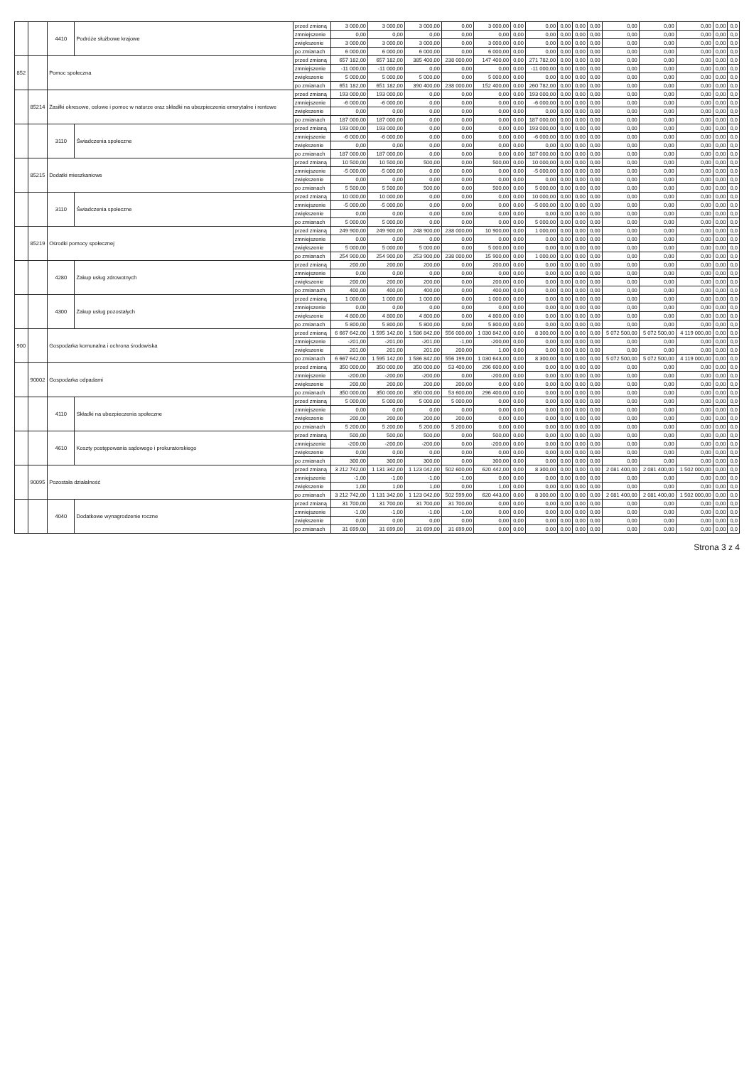| | | 4410 | Podróże służbowe krajowe | przed zmianą | 3 000,00 | 3 000,00 | 3 000,00 | 0,00 | 3 000,00 | 0,00 | 0,00 | 0,00 | 0,00 | 0,00 | 0,00 | 0,00 | 0,00 | 0,00 | 0,0 |
| | | | | zmniejszenie | 0,00 | 0,00 | 0,00 | 0,00 | 0,00 | 0,00 | 0,00 | 0,00 | 0,00 | 0,00 | 0,00 | 0,00 | 0,00 | 0,00 | 0,0 |
| | | | | zwiększenie | 3 000,00 | 3 000,00 | 3 000,00 | 0,00 | 3 000,00 | 0,00 | 0,00 | 0,00 | 0,00 | 0,00 | 0,00 | 0,00 | 0,00 | 0,00 | 0,0 |
| | | | | po zmianach | 6 000,00 | 6 000,00 | 6 000,00 | 0,00 | 6 000,00 | 0,00 | 0,00 | 0,00 | 0,00 | 0,00 | 0,00 | 0,00 | 0,00 | 0,00 | 0,0 |
| 852 | | Pomoc społeczna | | przed zmianą | 657 182,00 | 657 182,00 | 385 400,00 | 238 000,00 | 147 400,00 | 0,00 | 271 782,00 | 0,00 | 0,00 | 0,00 | 0,00 | 0,00 | 0,00 | 0,00 | 0,0 |
| | | | | zmniejszenie | -11 000,00 | -11 000,00 | 0,00 | 0,00 | 0,00 | 0,00 | -11 000,00 | 0,00 | 0,00 | 0,00 | 0,00 | 0,00 | 0,00 | 0,00 | 0,0 |
| | | | | zwiększenie | 5 000,00 | 5 000,00 | 5 000,00 | 0,00 | 5 000,00 | 0,00 | 0,00 | 0,00 | 0,00 | 0,00 | 0,00 | 0,00 | 0,00 | 0,00 | 0,0 |
| | | | | po zmianach | 651 182,00 | 651 182,00 | 390 400,00 | 238 000,00 | 152 400,00 | 0,00 | 260 782,00 | 0,00 | 0,00 | 0,00 | 0,00 | 0,00 | 0,00 | 0,00 | 0,0 |
| | 85214 | Zasiłki okresowe, celowe i pomoc w naturze oraz składki na ubezpieczenia emerytalne i rentowe | | przed zmianą | 193 000,00 | 193 000,00 | 0,00 | 0,00 | 0,00 | 0,00 | 193 000,00 | 0,00 | 0,00 | 0,00 | 0,00 | 0,00 | 0,00 | 0,00 | 0,0 |
| | | | | zmniejszenie | -6 000,00 | -6 000,00 | 0,00 | 0,00 | 0,00 | 0,00 | -6 000,00 | 0,00 | 0,00 | 0,00 | 0,00 | 0,00 | 0,00 | 0,00 | 0,0 |
| | | | | zwiększenie | 0,00 | 0,00 | 0,00 | 0,00 | 0,00 | 0,00 | 0,00 | 0,00 | 0,00 | 0,00 | 0,00 | 0,00 | 0,00 | 0,00 | 0,0 |
| | | | | po zmianach | 187 000,00 | 187 000,00 | 0,00 | 0,00 | 0,00 | 0,00 | 187 000,00 | 0,00 | 0,00 | 0,00 | 0,00 | 0,00 | 0,00 | 0,00 | 0,0 |
| | | 3110 | Świadczenia społeczne | przed zmianą | 193 000,00 | 193 000,00 | 0,00 | 0,00 | 0,00 | 0,00 | 193 000,00 | 0,00 | 0,00 | 0,00 | 0,00 | 0,00 | 0,00 | 0,00 | 0,0 |
| | | | | zmniejszenie | -6 000,00 | -6 000,00 | 0,00 | 0,00 | 0,00 | 0,00 | -6 000,00 | 0,00 | 0,00 | 0,00 | 0,00 | 0,00 | 0,00 | 0,00 | 0,0 |
| | | | | zwiększenie | 0,00 | 0,00 | 0,00 | 0,00 | 0,00 | 0,00 | 0,00 | 0,00 | 0,00 | 0,00 | 0,00 | 0,00 | 0,00 | 0,00 | 0,0 |
| | | | | po zmianach | 187 000,00 | 187 000,00 | 0,00 | 0,00 | 0,00 | 0,00 | 187 000,00 | 0,00 | 0,00 | 0,00 | 0,00 | 0,00 | 0,00 | 0,00 | 0,0 |
| | 85215 | Dodatki mieszkaniowe | | przed zmianą | 10 500,00 | 10 500,00 | 500,00 | 0,00 | 500,00 | 0,00 | 10 000,00 | 0,00 | 0,00 | 0,00 | 0,00 | 0,00 | 0,00 | 0,00 | 0,0 |
| | | | | zmniejszenie | -5 000,00 | -5 000,00 | 0,00 | 0,00 | 0,00 | 0,00 | -5 000,00 | 0,00 | 0,00 | 0,00 | 0,00 | 0,00 | 0,00 | 0,00 | 0,0 |
| | | | | zwiększenie | 0,00 | 0,00 | 0,00 | 0,00 | 0,00 | 0,00 | 0,00 | 0,00 | 0,00 | 0,00 | 0,00 | 0,00 | 0,00 | 0,00 | 0,0 |
| | | | | po zmianach | 5 500,00 | 5 500,00 | 500,00 | 0,00 | 500,00 | 0,00 | 5 000,00 | 0,00 | 0,00 | 0,00 | 0,00 | 0,00 | 0,00 | 0,00 | 0,0 |
| | | 3110 | Świadczenia społeczne | przed zmianą | 10 000,00 | 10 000,00 | 0,00 | 0,00 | 0,00 | 0,00 | 10 000,00 | 0,00 | 0,00 | 0,00 | 0,00 | 0,00 | 0,00 | 0,00 | 0,0 |
| | | | | zmniejszenie | -5 000,00 | -5 000,00 | 0,00 | 0,00 | 0,00 | 0,00 | -5 000,00 | 0,00 | 0,00 | 0,00 | 0,00 | 0,00 | 0,00 | 0,00 | 0,0 |
| | | | | zwiększenie | 0,00 | 0,00 | 0,00 | 0,00 | 0,00 | 0,00 | 0,00 | 0,00 | 0,00 | 0,00 | 0,00 | 0,00 | 0,00 | 0,00 | 0,0 |
| | | | | po zmianach | 5 000,00 | 5 000,00 | 0,00 | 0,00 | 0,00 | 0,00 | 5 000,00 | 0,00 | 0,00 | 0,00 | 0,00 | 0,00 | 0,00 | 0,00 | 0,0 |
| | 85219 | Ośrodki pomocy społecznej | | przed zmianą | 249 900,00 | 249 900,00 | 248 900,00 | 238 000,00 | 10 900,00 | 0,00 | 1 000,00 | 0,00 | 0,00 | 0,00 | 0,00 | 0,00 | 0,00 | 0,00 | 0,0 |
| | | | | zmniejszenie | 0,00 | 0,00 | 0,00 | 0,00 | 0,00 | 0,00 | 0,00 | 0,00 | 0,00 | 0,00 | 0,00 | 0,00 | 0,00 | 0,00 | 0,0 |
| | | | | zwiększenie | 5 000,00 | 5 000,00 | 5 000,00 | 0,00 | 5 000,00 | 0,00 | 0,00 | 0,00 | 0,00 | 0,00 | 0,00 | 0,00 | 0,00 | 0,00 | 0,0 |
| | | | | po zmianach | 254 900,00 | 254 900,00 | 253 900,00 | 238 000,00 | 15 900,00 | 0,00 | 1 000,00 | 0,00 | 0,00 | 0,00 | 0,00 | 0,00 | 0,00 | 0,00 | 0,0 |
| | | 4280 | Zakup usług zdrowotnych | przed zmianą | 200,00 | 200,00 | 200,00 | 0,00 | 200,00 | 0,00 | 0,00 | 0,00 | 0,00 | 0,00 | 0,00 | 0,00 | 0,00 | 0,00 | 0,0 |
| | | | | zmniejszenie | 0,00 | 0,00 | 0,00 | 0,00 | 0,00 | 0,00 | 0,00 | 0,00 | 0,00 | 0,00 | 0,00 | 0,00 | 0,00 | 0,00 | 0,0 |
| | | | | zwiększenie | 200,00 | 200,00 | 200,00 | 0,00 | 200,00 | 0,00 | 0,00 | 0,00 | 0,00 | 0,00 | 0,00 | 0,00 | 0,00 | 0,00 | 0,0 |
| | | | | po zmianach | 400,00 | 400,00 | 400,00 | 0,00 | 400,00 | 0,00 | 0,00 | 0,00 | 0,00 | 0,00 | 0,00 | 0,00 | 0,00 | 0,00 | 0,0 |
| | | 4300 | Zakup usług pozostałych | przed zmianą | 1 000,00 | 1 000,00 | 1 000,00 | 0,00 | 1 000,00 | 0,00 | 0,00 | 0,00 | 0,00 | 0,00 | 0,00 | 0,00 | 0,00 | 0,00 | 0,0 |
| | | | | zmniejszenie | 0,00 | 0,00 | 0,00 | 0,00 | 0,00 | 0,00 | 0,00 | 0,00 | 0,00 | 0,00 | 0,00 | 0,00 | 0,00 | 0,00 | 0,0 |
| | | | | zwiększenie | 4 800,00 | 4 800,00 | 4 800,00 | 0,00 | 4 800,00 | 0,00 | 0,00 | 0,00 | 0,00 | 0,00 | 0,00 | 0,00 | 0,00 | 0,00 | 0,0 |
| | | | | po zmianach | 5 800,00 | 5 800,00 | 5 800,00 | 0,00 | 5 800,00 | 0,00 | 0,00 | 0,00 | 0,00 | 0,00 | 0,00 | 0,00 | 0,00 | 0,00 | 0,0 |
| 900 | | Gospodarka komunalna i ochrona środowiska | | przed zmianą | 6 667 642,00 | 1 595 142,00 | 1 586 842,00 | 556 000,00 | 1 030 842,00 | 0,00 | 8 300,00 | 0,00 | 0,00 | 0,00 | 5 072 500,00 | 5 072 500,00 | 4 119 000,00 | 0,00 | 0,0 |
| | | | | zmniejszenie | -201,00 | -201,00 | -201,00 | -1,00 | -200,00 | 0,00 | 0,00 | 0,00 | 0,00 | 0,00 | 0,00 | 0,00 | 0,00 | 0,00 | 0,0 |
| | | | | zwiększenie | 201,00 | 201,00 | 201,00 | 200,00 | 1,00 | 0,00 | 0,00 | 0,00 | 0,00 | 0,00 | 0,00 | 0,00 | 0,00 | 0,00 | 0,0 |
| | | | | po zmianach | 6 667 642,00 | 1 595 142,00 | 1 586 842,00 | 556 199,00 | 1 030 643,00 | 0,00 | 8 300,00 | 0,00 | 0,00 | 0,00 | 5 072 500,00 | 5 072 500,00 | 4 119 000,00 | 0,00 | 0,0 |
| | 90002 | Gospodarka odpadami | | przed zmianą | 350 000,00 | 350 000,00 | 350 000,00 | 53 400,00 | 296 600,00 | 0,00 | 0,00 | 0,00 | 0,00 | 0,00 | 0,00 | 0,00 | 0,00 | 0,00 | 0,0 |
| | | | | zmniejszenie | -200,00 | -200,00 | -200,00 | 0,00 | -200,00 | 0,00 | 0,00 | 0,00 | 0,00 | 0,00 | 0,00 | 0,00 | 0,00 | 0,00 | 0,0 |
| | | | | zwiększenie | 200,00 | 200,00 | 200,00 | 200,00 | 0,00 | 0,00 | 0,00 | 0,00 | 0,00 | 0,00 | 0,00 | 0,00 | 0,00 | 0,00 | 0,0 |
| | | | | po zmianach | 350 000,00 | 350 000,00 | 350 000,00 | 53 600,00 | 296 400,00 | 0,00 | 0,00 | 0,00 | 0,00 | 0,00 | 0,00 | 0,00 | 0,00 | 0,00 | 0,0 |
| | | 4110 | Składki na ubezpieczenia społeczne | przed zmianą | 5 000,00 | 5 000,00 | 5 000,00 | 5 000,00 | 0,00 | 0,00 | 0,00 | 0,00 | 0,00 | 0,00 | 0,00 | 0,00 | 0,00 | 0,00 | 0,0 |
| | | | | zmniejszenie | 0,00 | 0,00 | 0,00 | 0,00 | 0,00 | 0,00 | 0,00 | 0,00 | 0,00 | 0,00 | 0,00 | 0,00 | 0,00 | 0,00 | 0,0 |
| | | | | zwiększenie | 200,00 | 200,00 | 200,00 | 200,00 | 0,00 | 0,00 | 0,00 | 0,00 | 0,00 | 0,00 | 0,00 | 0,00 | 0,00 | 0,00 | 0,0 |
| | | | | po zmianach | 5 200,00 | 5 200,00 | 5 200,00 | 5 200,00 | 0,00 | 0,00 | 0,00 | 0,00 | 0,00 | 0,00 | 0,00 | 0,00 | 0,00 | 0,00 | 0,0 |
| | | 4610 | Koszty postępowania sądowego i prokuratorskiego | przed zmianą | 500,00 | 500,00 | 500,00 | 0,00 | 500,00 | 0,00 | 0,00 | 0,00 | 0,00 | 0,00 | 0,00 | 0,00 | 0,00 | 0,00 | 0,0 |
| | | | | zmniejszenie | -200,00 | -200,00 | -200,00 | 0,00 | -200,00 | 0,00 | 0,00 | 0,00 | 0,00 | 0,00 | 0,00 | 0,00 | 0,00 | 0,00 | 0,0 |
| | | | | zwiększenie | 0,00 | 0,00 | 0,00 | 0,00 | 0,00 | 0,00 | 0,00 | 0,00 | 0,00 | 0,00 | 0,00 | 0,00 | 0,00 | 0,00 | 0,0 |
| | | | | po zmianach | 300,00 | 300,00 | 300,00 | 0,00 | 300,00 | 0,00 | 0,00 | 0,00 | 0,00 | 0,00 | 0,00 | 0,00 | 0,00 | 0,00 | 0,0 |
| | 90095 | Pozostała działalność | | przed zmianą | 3 212 742,00 | 1 131 342,00 | 1 123 042,00 | 502 600,00 | 620 442,00 | 0,00 | 8 300,00 | 0,00 | 0,00 | 0,00 | 2 081 400,00 | 2 081 400,00 | 1 502 000,00 | 0,00 | 0,0 |
| | | | | zmniejszenie | -1,00 | -1,00 | -1,00 | -1,00 | 0,00 | 0,00 | 0,00 | 0,00 | 0,00 | 0,00 | 0,00 | 0,00 | 0,00 | 0,00 | 0,0 |
| | | | | zwiększenie | 1,00 | 1,00 | 1,00 | 0,00 | 1,00 | 0,00 | 0,00 | 0,00 | 0,00 | 0,00 | 0,00 | 0,00 | 0,00 | 0,00 | 0,0 |
| | | | | po zmianach | 3 212 742,00 | 1 131 342,00 | 1 123 042,00 | 502 599,00 | 620 443,00 | 0,00 | 8 300,00 | 0,00 | 0,00 | 0,00 | 2 081 400,00 | 2 081 400,00 | 1 502 000,00 | 0,00 | 0,0 |
| | | 4040 | Dodatkowe wynagrodzenie roczne | przed zmianą | 31 700,00 | 31 700,00 | 31 700,00 | 31 700,00 | 0,00 | 0,00 | 0,00 | 0,00 | 0,00 | 0,00 | 0,00 | 0,00 | 0,00 | 0,00 | 0,0 |
| | | | | zmniejszenie | -1,00 | -1,00 | -1,00 | -1,00 | 0,00 | 0,00 | 0,00 | 0,00 | 0,00 | 0,00 | 0,00 | 0,00 | 0,00 | 0,00 | 0,0 |
| | | | | zwiększenie | 0,00 | 0,00 | 0,00 | 0,00 | 0,00 | 0,00 | 0,00 | 0,00 | 0,00 | 0,00 | 0,00 | 0,00 | 0,00 | 0,00 | 0,0 |
| | | | | po zmianach | 31 699,00 | 31 699,00 | 31 699,00 | 31 699,00 | 0,00 | 0,00 | 0,00 | 0,00 | 0,00 | 0,00 | 0,00 | 0,00 | 0,00 | 0,00 | 0,0 |
Strona 3 z 4